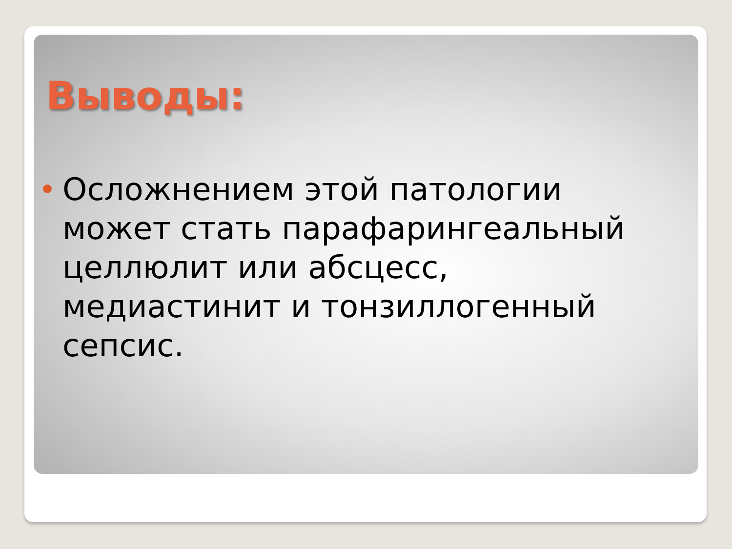Выводы:
Осложнением этой патологии может стать парафарингеальный целлюлит или абсцесс, медиастинит и тонзиллогенный сепсис.